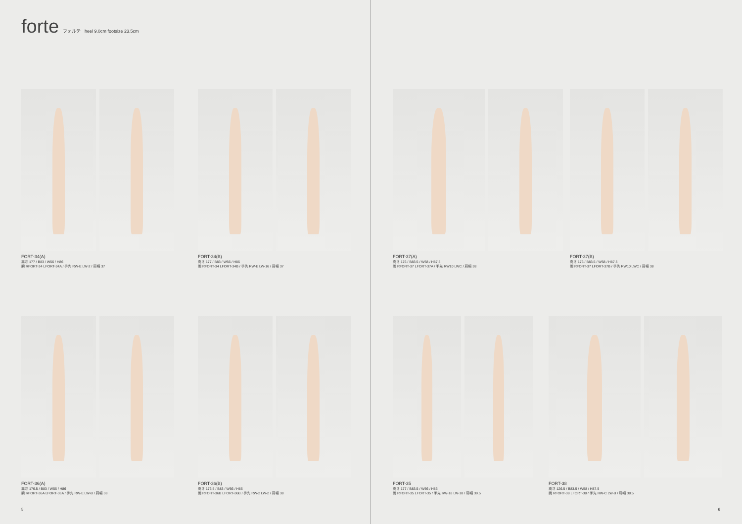forte フォルテ heel 9.0cm footsize 23.5cm
FORT-34(A)
高さ 177 / B83 / W56 / H86
腕 RFORT-34 LFORT-34A / 手先 RW-E LW-2 / 肩幅 37
FORT-34(B)
高さ 177 / B83 / W56 / H86
腕 RFORT-34 LFORT-34B / 手先 RW-E LW-16 / 肩幅 37
FORT-36(A)
高さ 176.5 / B83 / W56 / H86
腕 RFORT-36A LFORT-36A / 手先 RW-E LW-B / 肩幅 38
FORT-36(B)
高さ 176.5 / B83 / W56 / H86
腕 RFORT-36B LFORT-36B / 手先 RW-2 LW-2 / 肩幅 38
5
FORT-37(A)
高さ 176 / B83.5 / W58 / H87.5
腕 RFORT-37 LFORT-37A / 手先 RW10 LWC / 肩幅 38
FORT-37(B)
高さ 176 / B83.5 / W58 / H87.5
腕 RFORT-37 LFORT-37B / 手先 RW10 LWC / 肩幅 38
FORT-35
高さ 177 / B83.5 / W56 / H86
腕 RFORT-35 LFORT-35 / 手先 RW-18 LW-18 / 肩幅 39.5
FORT-38
高さ 126.5 / B83.5 / W58 / H87.5
腕 RFORT-38 LFORT-38 / 手先 RW-C LW-B / 肩幅 38.5
6